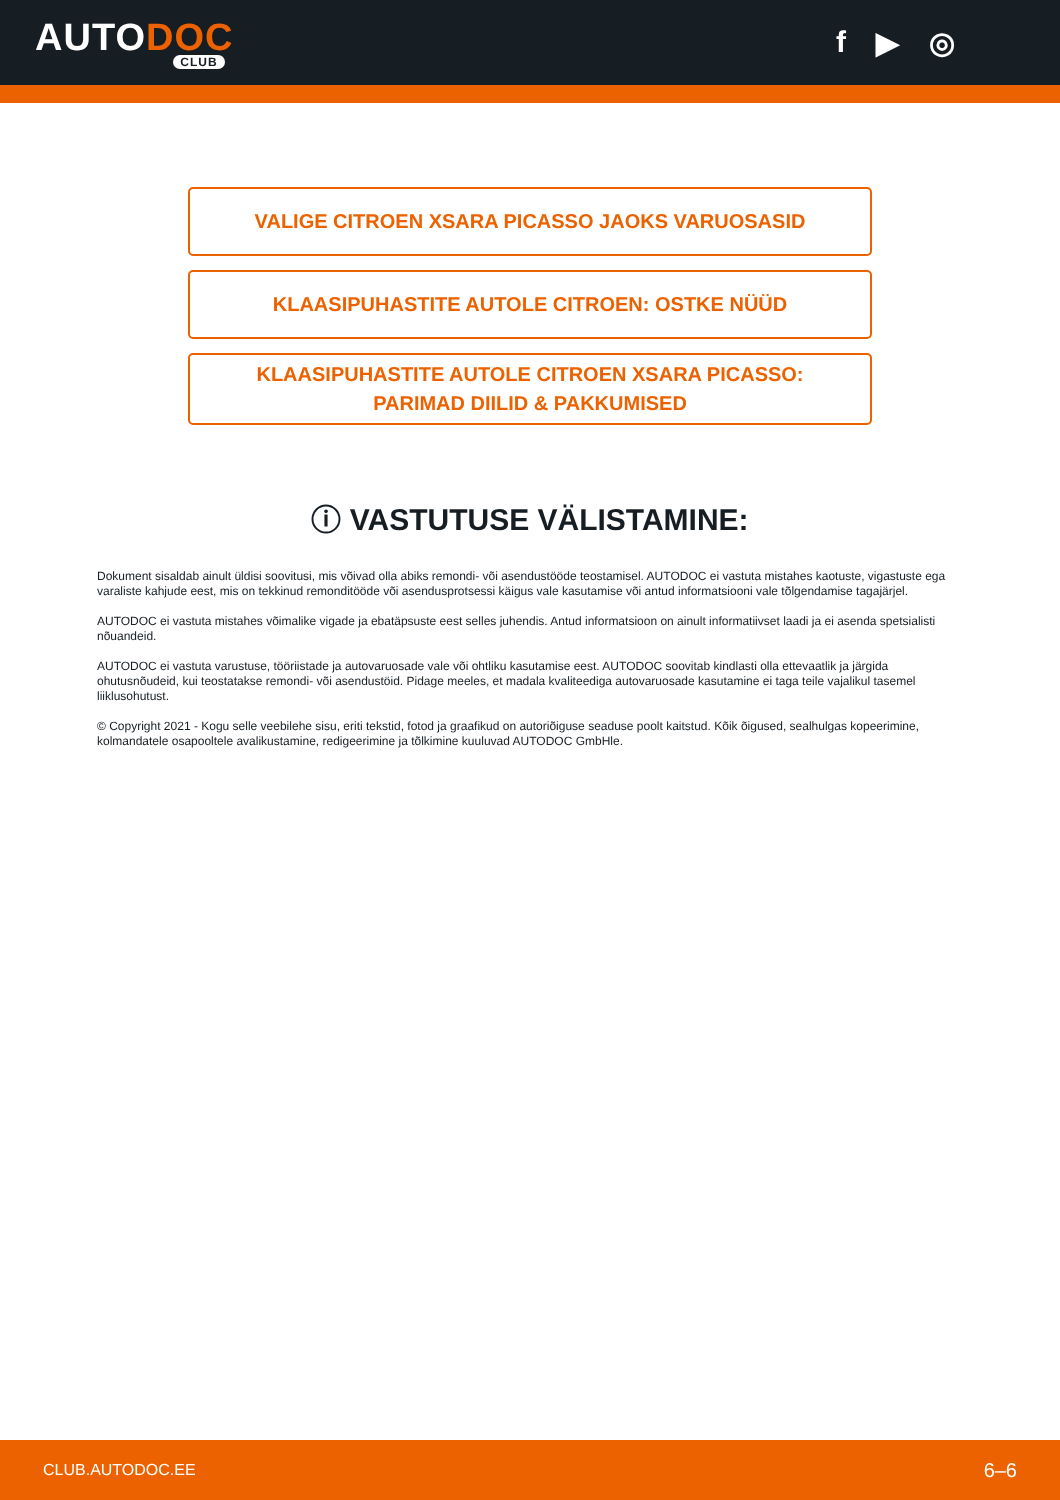AUTODOC
CLUB
f ▶ ◎
VALIGE CITROEN XSARA PICASSO JAOKS VARUOSASID
KLAASIPUHASTITE AUTOLE CITROEN: OSTKE NÜÜD
KLAASIPUHASTITE AUTOLE CITROEN XSARA PICASSO:
PARIMAD DIILID & PAKKUMISED
ⓘ VASTUTUSE VÄLISTAMINE:
Dokument sisaldab ainult üldisi soovitusi, mis võivad olla abiks remondi- või asendustööde teostamisel. AUTODOC ei vastuta mistahes kaotuste, vigastuste ega varaliste kahjude eest, mis on tekkinud remonditööde või asendusprotsessi käigus vale kasutamise või antud informatsiooni vale tõlgendamise tagajärjel.
AUTODOC ei vastuta mistahes võimalike vigade ja ebatäpsuste eest selles juhendis. Antud informatsioon on ainult informatiivset laadi ja ei asenda spetsialisti nõuandeid.
AUTODOC ei vastuta varustuse, tööriistade ja autovaruosade vale või ohtliku kasutamise eest. AUTODOC soovitab kindlasti olla ettevaatlik ja järgida ohutusnõudeid, kui teostatakse remondi- või asendustöid. Pidage meeles, et madala kvaliteediga autovaruosade kasutamine ei taga teile vajalikul tasemel liiklusohutust.
© Copyright 2021 - Kogu selle veebilehe sisu, eriti tekstid, fotod ja graafikud on autoriõiguse seaduse poolt kaitstud. Kõik õigused, sealhulgas kopeerimine, kolmandatele osapooltele avalikustamine, redigeerimine ja tõlkimine kuuluvad AUTODOC GmbHle.
CLUB.AUTODOC.EE 6–6